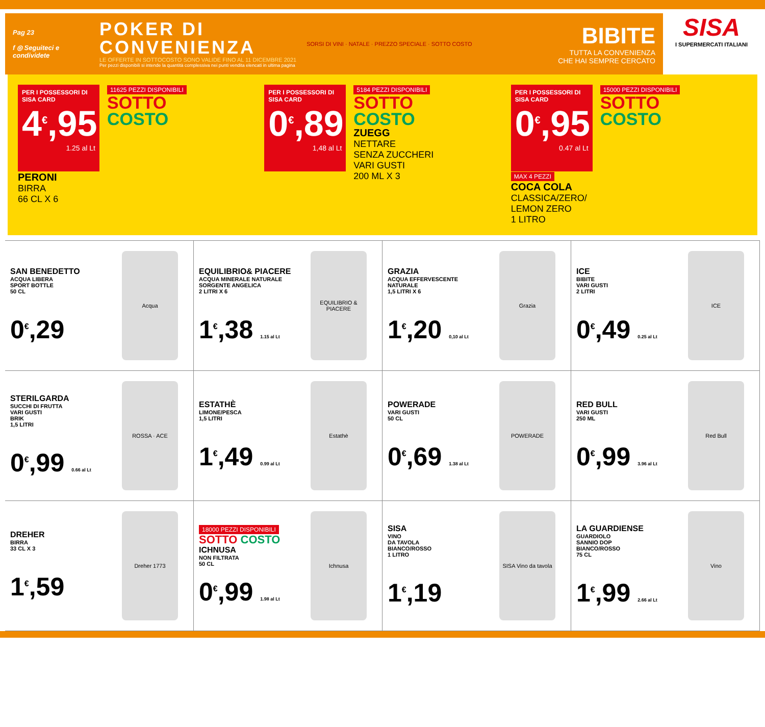Pag 23
f ◎ Seguiteci e condividete
POKER DI
CONVENIENZA
LE OFFERTE IN SOTTOCOSTO SONO VALIDE FINO AL 11 DICEMBRE 2021
Per pezzi disponibili si intende la quantità complessiva nei punti vendita elencati in ultima pagina
SORSI DI VINI · NATALE · PREZZO SPECIALE · SOTTO COSTO
BIBITE
TUTTA LA CONVENIENZA
CHE HAI SEMPRE CERCATO
SISA
I SUPERMERCATI ITALIANI
PER I POSSESSORI DI SISA CARD
4<sup>€</sup>,95
1.25 al Lt
PERONI
BIRRA
66 CL X 6
11625 PEZZI DISPONIBILI
SOTTO
COSTO
PER I POSSESSORI DI SISA CARD
0<sup>€</sup>,89
1,48 al Lt
5184 PEZZI DISPONIBILI
SOTTO
COSTO
ZUEGG
NETTARE
SENZA ZUCCHERI
VARI GUSTI
200 ML X 3
PER I POSSESSORI DI SISA CARD
0<sup>€</sup>,95
0.47 al Lt
MAX 4 PEZZI
COCA COLA
CLASSICA/ZERO/
LEMON ZERO
1 LITRO
15000 PEZZI DISPONIBILI
SOTTO
COSTO
SAN BENEDETTO
ACQUA LIBERA
SPORT BOTTLE
50 CL
0<sup>€</sup>,29
Acqua
EQUILIBRIO& PIACERE
ACQUA MINERALE NATURALE SORGENTE ANGELICA
2 LITRI X 6
1<sup>€</sup>,38 1.15 al Lt
EQUILIBRIO & PIACERE
GRAZIA
ACQUA EFFERVESCENTE NATURALE
1,5 LITRI X 6
1<sup>€</sup>,20 0,10 al Lt
Grazia
ICE
BIBITE
VARI GUSTI
2 LITRI
0<sup>€</sup>,49 0.25 al Lt
ICE
STERILGARDA
SUCCHI DI FRUTTA
VARI GUSTI
BRIK
1,5 LITRI
0<sup>€</sup>,99 0.66 al Lt
ROSSA · ACE
ESTATHÈ
LIMONE/PESCA
1,5 LITRI
1<sup>€</sup>,49 0.99 al Lt
Estathè
POWERADE
VARI GUSTI
50 CL
0<sup>€</sup>,69 1.38 al Lt
POWERADE
RED BULL
VARI GUSTI
250 ML
0<sup>€</sup>,99 3.96 al Lt
Red Bull
DREHER
BIRRA
33 CL X 3
1<sup>€</sup>,59
Dreher 1773
18000 PEZZI DISPONIBILI
SOTTO COSTO
ICHNUSA
NON FILTRATA
50 CL
0<sup>€</sup>,99 1.98 al Lt
Ichnusa
SISA
VINO
DA TAVOLA
BIANCO/ROSSO
1 LITRO
1<sup>€</sup>,19
SISA Vino da tavola
LA GUARDIENSE
GUARDIOLO
SANNIO DOP
BIANCO/ROSSO
75 CL
1<sup>€</sup>,99 2.66 al Lt
Vino